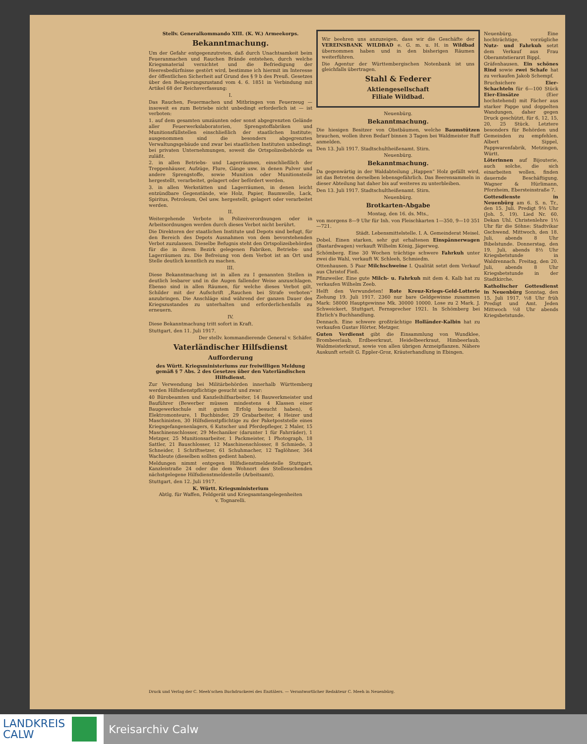Stellv. Generalkommando XIII. (K. W.) Armeekorps.
Bekanntmachung.
Um der Gefahr entgegenzutreten, daß durch Unachtsamkeit beim Feueranmachen und Rauchen Brände entstehen, durch welche Kriegsmaterial vernichtet und die Befriedigung der Heeresbedürfnisse gestört wird, bestimme ich hiermit im Interesse der öffentlichen Sicherheit auf Grund des § 9 b des Preuß. Gesetzes über den Belagerungszustand vom 4. 6. 1851 in Verbindung mit Artikel 68 der Reichsverfassung:
I.
Das Rauchen, Feuermachen und Mitbringen von Feuerzeug — insoweit es zum Betriebe nicht unbedingt erforderlich ist — ist verboten:
1. auf dem gesamten umzäunten oder sonst abgegrenzten Gelände aller Feuerwerkslaboratorien, Sprengstoffabriken und Munitionsfüllstellen einschließlich der staatlichen Institute; ausgenommen sind die besonders abgegrenzten Verwaltungsgebäude und zwar bei staatlichen Instituten unbedingt, bei privaten Unternehmungen, soweit die Ortspolizeibehörde es zuläßt.
2. in allen Betriebs- und Lagerräumen, einschließlich der Treppenhäuser, Aufzüge, Flure, Gänge usw. in denen Pulver und andere Sprengstoffe, sowie Munition oder Munitionsteile hergestellt, verarbeitet, gelagert oder befördert werden.
3. in allen Werkstätten und Lagerräumen, in denen leicht entzündbare Gegenstände, wie Holz, Papier, Baumwolle, Lack, Spiritus, Petroleum, Oel usw. hergestellt, gelagert oder verarbeitet werden.
II.
Weitergehende Verbote in Polizeiverordnungen oder in Arbeitsordnungen werden durch dieses Verbot nicht berührt.
Die Direktoren der staatlichen Institute und Depots sind befugt, für den Bereich des Depots Ausnahmen von dem bevorstehenden Verbot zuzulassen. Dieselbe Befugnis steht den Ortspolizeibehörden für die in ihrem Bezirk gelegenen Fabriken, Betriebs- und Lagerräumen zu. Die Befreiung von dem Verbot ist an Ort und Stelle deutlich kenntlich zu machen.
III.
Diese Bekanntmachung ist in allen zu I genannten Stellen in deutlich lesbarer und in die Augen fallender Weise anzuschlagen. Ebenso sind in allen Räumen, für welche dieses Verbot gilt, Schilder mit der Aufschrift „Rauchen bei Strafe verboten“ anzubringen. Die Anschläge sind während der ganzen Dauer des Kriegszustandes zu unterhalten und erforderlichenfalls zu erneuern.
IV.
Diese Bekanntmachung tritt sofort in Kraft.
Stuttgart, den 11. Juli 1917.
Der stellv. kommandierende General v. Schäfer.
Vaterländischer Hilfsdienst
Aufforderung
des Württ. Kriegsministeriums zur freiwilligen Meldung gemäß § 7 Abs. 2 des Gesetzes über den Vaterländischen Hilfsdienst.
Zur Verwendung bei Militärbehörden innerhalb Württemberg werden Hilfsdienstpflichtige gesucht und zwar:
40 Bürobeamten und Kanzleihilfsarbeiter, 14 Bauwerkmeister und Bauführer (Bewerber müssen mindestens 4 Klassen einer Baugewerkschule mit gutem Erfolg besucht haben), 6 Elektromonteure, 1 Buchbinder, 29 Grabarbeiter, 4 Heizer und Maschinisten, 30 Hilfsdienstpflichtige zu der Paketpoststelle eines Kriegsgefangenenlagers, 6 Kutscher und Pferdepfleger, 2 Maler, 15 Maschinenschlosser, 29 Mechaniker (darunter 1 für Fahrräder), 1 Metzger, 25 Munitionsarbeiter, 1 Packmeister, 1 Photograph, 18 Sattler, 21 Bauschlosser, 12 Maschinenschlosser, 8 Schmiede, 3 Schneider, 1 Schriftsetzer, 61 Schuhmacher, 12 Taglöhner, 364 Wachleute (dieselben sollten gedient haben).
Meldungen nimmt entgegen Hilfsdienstmeldestelle Stuttgart, Kanzleistraße 24 oder die dem Wohnort des Stellesuchenden nächstgelegene Hilfsdienstmeldestelle (Arbeitsamt).
Stuttgart, den 12. Juli 1917.
K. Württ. Kriegsministerium
Abtlg. für Waffen, Feldgerät und Kriegsamtangelegenheiten
v. Tognarelli.
Wir beehren uns anzuzeigen, dass wir die Geschäfte der VEREINSBANK WILDBAD e. G. m. u. H. in Wildbad übernommen haben und in den bisherigen Räumen weiterführen.
Die Agentur der Württembergischen Notenbank ist uns gleichfalls übertragen.
Stahl & Federer
Aktiengesellschaft
Filiale Wildbad.
Neuenbürg.
Bekanntmachung.
Die hiesigen Besitzer von Obstbäumen, welche Baumstützen brauchen, wollen ihren Bedarf binnen 3 Tagen bei Waldmeister Ruff anmelden.
Den 13. Juli 1917. Stadtschultheißenamt. Stirn.
Neuenbürg.
Bekanntmachung.
Da gegenwärtig in der Waldabteilung „Happen“ Holz gefällt wird, ist das Betreten derselben lebensgefährlich. Das Beerensammeln in dieser Abteilung hat daher bis auf weiteres zu unterbleiben.
Den 13. Juli 1917. Stadtschultheißenamt. Stirn.
Neuenbürg.
Brotkarten-Abgabe
Montag, den 16. ds. Mts.,
von morgens 8—9 Uhr für Inh. von Fleischkarten 1—350, 9—10 351—721.
Städt. Lebensmittelstelle. I. A. Gemeinderat Meisel.
Dobel. Einen starken, sehr gut erhaltenen Einspännerwagen (Bastardwagen) verkauft Wilhelm König, Jägerweg.
Schömberg. Eine 30 Wochen trächtige schwere Fahrkuh unter zwei die Wahl, verkauft W. Schleeh, Schmiedm.
Ottenhausen. 5 Paar Milchschweine I. Qualität setzt dem Verkauf aus Christof Fieß.
Pfinzweiler. Eine gute Milch- u. Fahrkuh mit dem 4. Kalb hat zu verkaufen Wilhelm Zeeb.
Helft den Verwundeten! Rote Kreuz-Kriegs-Geld-Lotterie Ziehung 19. Juli 1917. 2360 nur bare Geldgewinne zusammen Mark: 58000 Hauptgewinne Mk. 30000 10000. Lose zu 2 Mark. J. Schweickert, Stuttgart, Fernsprecher 1921. In Schömberg bei Ehrlich's Buchhandlung.
Dennach. Eine schwere großträchtige Holländer-Kalbin hat zu verkaufen Gustav Hörter, Metzger.
Guten Verdienst gibt die Einsammlung von Wundklee, Brombeerlaub, Erdbeerkraut, Heidelbeerkraut, Himbeerlaub, Waldmeisterkraut, sowie von allen übrigen Arzneipflanzen. Nähere Auskunft erteilt G. Eppler-Groz, Kräuterhandlung in Ebingen.
Neuenbürg. Eine hochträchtige, vorzügliche Nutz- und Fahrkuh setzt dem Verkauf aus Frau Oberamtstierarzt Bippl.
Gräfenhausen. Ein schönes Rind sowie zwei Schafe hat zu verkaufen Jakob Schempf.
Bruchsichere Eier-Schachteln für 6—100 Stück Eier-Einsätze (Eier hochstehend) mit Fächer aus starker Pappe und doppelten Wandungen, daher gegen Druck geschützt, für 6, 12, 15, 20, 25 Stück. Letztere besonders für Behörden und Gemeinden zu empfehlen. Albert Sippel, Pappwarenfabrik, Metzingen, Württ.
Löterinnen auf Bijouterie, auch solche, die sich einarbeiten wollen, finden dauernde Beschäftigung. Wagner & Hürlimann, Pforzheim, Ebersteinstraße 7.
Gottesdienste in Neuenbürg am 6. S. n. Tr., den 15. Juli. Predigt 9½ Uhr (Joh. 5, 19). Lied Nr. 60. Dekan Uhl. Christenlehre 1½ Uhr für die Söhne: Stadtvikar Gschwend. Mittwoch, den 18. Juli, abends 8 Uhr Bibelstunde. Donnerstag, den 19. Juli, abends 8½ Uhr Kriegsbetstunde in Waldrennach. Freitag, den 20. Juli, abends 8 Uhr Kriegsbetstunde in der Stadtkirche.
Katholischer Gottesdienst in Neuenbürg Sonntag, den 15. Juli 1917, ½8 Uhr früh Predigt und Amt. Jeden Mittwoch ½8 Uhr abends Kriegsbetstunde.
Druck und Verlag der C. Meeh'schen Buchdruckerei des Enztälers. — Verantwortlicher Redakteur C. Meeh in Neuenbürg.
LANDKREIS
CALW
Kreisarchiv Calw